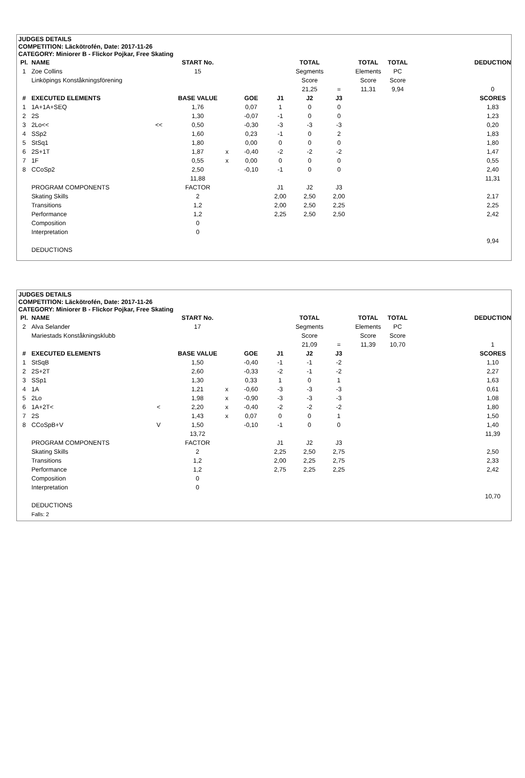JUDGES DETAILS
COMPETITION: Läckötrofén, Date: 2017-11-26
CATEGORY: Miniorer B - Flickor Pojkar, Free Skating
| Pl. | NAME | | START No. | | | | TOTAL | | TOTAL | TOTAL | | DEDUCTION |
| --- | --- | --- | --- | --- | --- | --- | --- | --- | --- | --- | --- | --- |
| 1 | Zoe Collins | | 15 | | | | Segments | | Elements | PC | | |
| | Linköpings Konståkningsförening | | | | | | Score | | Score | Score | | |
| | | | | | | | 21,25 | = | 11,31 | 9,94 | | 0 |
| # | EXECUTED ELEMENTS | | BASE VALUE | | GOE | J1 | J2 | J3 | | | | SCORES |
| 1 | 1A+1A+SEQ | | 1,76 | | 0,07 | 1 | 0 | 0 | | | | 1,83 |
| 2 | 2S | | 1,30 | | -0,07 | -1 | 0 | 0 | | | | 1,23 |
| 3 | 2Lo<< | << | 0,50 | | -0,30 | -3 | -3 | -3 | | | | 0,20 |
| 4 | SSp2 | | 1,60 | | 0,23 | -1 | 0 | 2 | | | | 1,83 |
| 5 | StSq1 | | 1,80 | | 0,00 | 0 | 0 | 0 | | | | 1,80 |
| 6 | 2S+1T | | 1,87 | x | -0,40 | -2 | -2 | -2 | | | | 1,47 |
| 7 | 1F | | 0,55 | x | 0,00 | 0 | 0 | 0 | | | | 0,55 |
| 8 | CCoSp2 | | 2,50 | | -0,10 | -1 | 0 | 0 | | | | 2,40 |
| | | | 11,88 | | | | | | | | | 11,31 |
| | PROGRAM COMPONENTS | | FACTOR | | | J1 | J2 | J3 | | | | |
| | Skating Skills | | 2 | | | 2,00 | 2,50 | 2,00 | | | | 2,17 |
| | Transitions | | 1,2 | | | 2,00 | 2,50 | 2,25 | | | | 2,25 |
| | Performance | | 1,2 | | | 2,25 | 2,50 | 2,50 | | | | 2,42 |
| | Composition | | 0 | | | | | | | | | |
| | Interpretation | | 0 | | | | | | | | | |
| | | | | | | | | | | | | 9,94 |
| | DEDUCTIONS | | | | | | | | | | | |
JUDGES DETAILS
COMPETITION: Läckötrofén, Date: 2017-11-26
CATEGORY: Miniorer B - Flickor Pojkar, Free Skating
| Pl. | NAME | | START No. | | | | TOTAL | | TOTAL | TOTAL | | DEDUCTION |
| --- | --- | --- | --- | --- | --- | --- | --- | --- | --- | --- | --- | --- |
| 2 | Alva Selander | | 17 | | | | Segments | | Elements | PC | | |
| | Mariestads Konståkningsklubb | | | | | | Score | | Score | Score | | |
| | | | | | | | 21,09 | = | 11,39 | 10,70 | | 1 |
| # | EXECUTED ELEMENTS | | BASE VALUE | | GOE | J1 | J2 | J3 | | | | SCORES |
| 1 | StSqB | | 1,50 | | -0,40 | -1 | -1 | -2 | | | | 1,10 |
| 2 | 2S+2T | | 2,60 | | -0,33 | -2 | -1 | -2 | | | | 2,27 |
| 3 | SSp1 | | 1,30 | | 0,33 | 1 | 0 | 1 | | | | 1,63 |
| 4 | 1A | | 1,21 | x | -0,60 | -3 | -3 | -3 | | | | 0,61 |
| 5 | 2Lo | | 1,98 | x | -0,90 | -3 | -3 | -3 | | | | 1,08 |
| 6 | 1A+2T< | < | 2,20 | x | -0,40 | -2 | -2 | -2 | | | | 1,80 |
| 7 | 2S | | 1,43 | x | 0,07 | 0 | 0 | 1 | | | | 1,50 |
| 8 | CCoSpB+V | V | 1,50 | | -0,10 | -1 | 0 | 0 | | | | 1,40 |
| | | | 13,72 | | | | | | | | | 11,39 |
| | PROGRAM COMPONENTS | | FACTOR | | | J1 | J2 | J3 | | | | |
| | Skating Skills | | 2 | | | 2,25 | 2,50 | 2,75 | | | | 2,50 |
| | Transitions | | 1,2 | | | 2,00 | 2,25 | 2,75 | | | | 2,33 |
| | Performance | | 1,2 | | | 2,75 | 2,25 | 2,25 | | | | 2,42 |
| | Composition | | 0 | | | | | | | | | |
| | Interpretation | | 0 | | | | | | | | | |
| | | | | | | | | | | | | 10,70 |
| | DEDUCTIONS | | | | | | | | | | | |
| | Falls: 2 | | | | | | | | | | | |